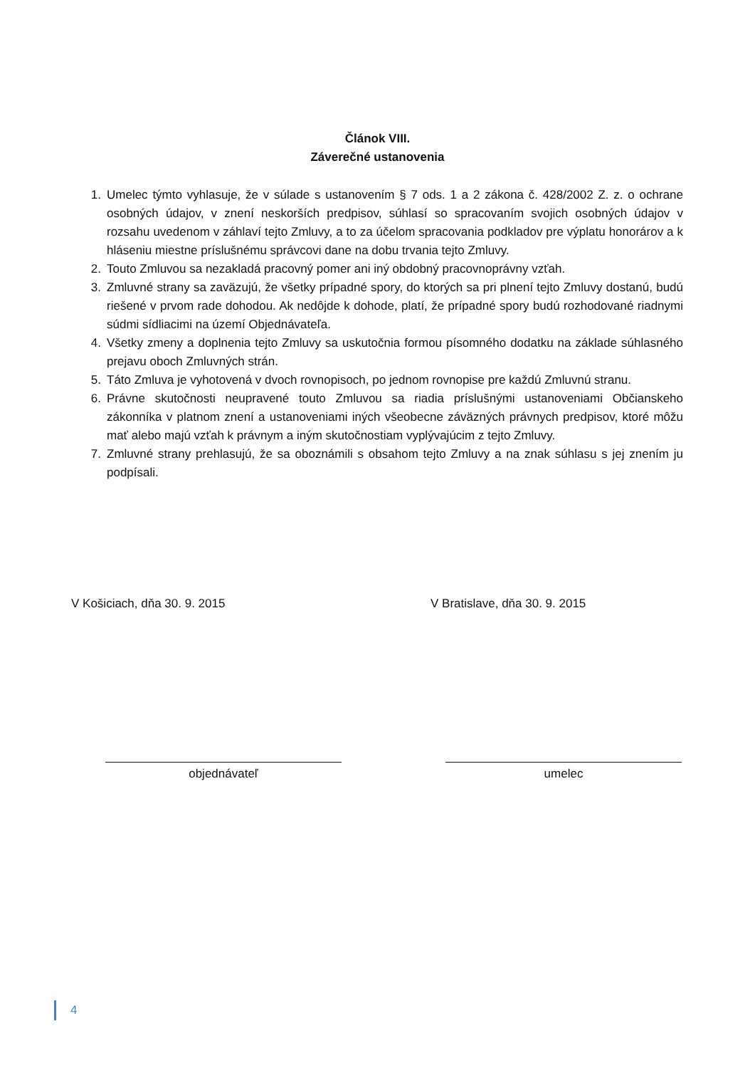Článok VIII.
Záverečné ustanovenia
1. Umelec týmto vyhlasuje, že v súlade s ustanovením § 7 ods. 1 a 2 zákona č. 428/2002 Z. z. o ochrane osobných údajov, v znení neskorších predpisov, súhlasí so spracovaním svojich osobných údajov v rozsahu uvedenom v záhlaví tejto Zmluvy, a to za účelom spracovania podkladov pre výplatu honorárov a k hláseniu miestne príslušnému správcovi dane na dobu trvania tejto Zmluvy.
2. Touto Zmluvou sa nezakladá pracovný pomer ani iný obdobný pracovnoprávny vzťah.
3. Zmluvné strany sa zaväzujú, že všetky prípadné spory, do ktorých sa pri plnení tejto Zmluvy dostanú, budú riešené v prvom rade dohodou. Ak nedôjde k dohode, platí, že prípadné spory budú rozhodované riadnymi súdmi sídliacimi na území Objednávateľa.
4. Všetky zmeny a doplnenia tejto Zmluvy sa uskutočnia formou písomného dodatku na základe súhlasného prejavu oboch Zmluvných strán.
5. Táto Zmluva je vyhotovená v dvoch rovnopisoch, po jednom rovnopise pre každú Zmluvnú stranu.
6. Právne skutočnosti neupravené touto Zmluvou sa riadia príslušnými ustanoveniami Občianskeho zákonníka v platnom znení a ustanoveniami iných všeobecne záväzných právnych predpisov, ktoré môžu mať alebo majú vzťah k právnym a iným skutočnostiam vyplývajúcim z tejto Zmluvy.
7. Zmluvné strany prehlasujú, že sa oboznámili s obsahom tejto Zmluvy a na znak súhlasu s jej znením ju podpísali.
V Košiciach, dňa 30. 9. 2015 V Bratislave, dňa 30. 9. 2015
objednávateľ umelec
4